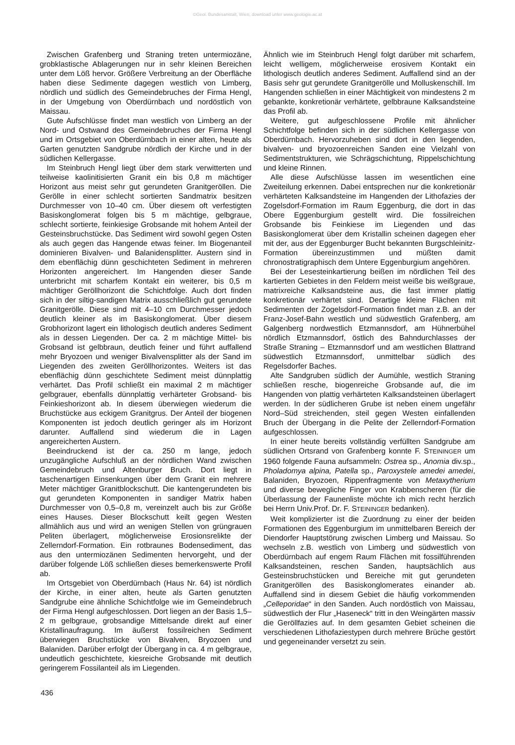©Geol. Bundesanstalt, Wien; download unter www.geologie.ac.at
Zwischen Grafenberg und Straning treten untermiozäne, grobklastische Ablagerungen nur in sehr kleinen Bereichen unter dem Löß hervor. Größere Verbreitung an der Oberfläche haben diese Sedimente dagegen westlich von Limberg, nördlich und südlich des Gemeindebruches der Firma Hengl, in der Umgebung von Oberdürnbach und nordöstlich von Maissau.
Gute Aufschlüsse findet man westlich von Limberg an der Nord- und Ostwand des Gemeindebruches der Firma Hengl und im Ortsgebiet von Oberdürnbach in einer alten, heute als Garten genutzten Sandgrube nördlich der Kirche und in der südlichen Kellergasse.
Im Steinbruch Hengl liegt über dem stark verwitterten und teilweise kaolinitisierten Granit ein bis 0,8 m mächtiger Horizont aus meist sehr gut gerundeten Granitgeröllen. Die Gerölle in einer schlecht sortierten Sandmatrix besitzen Durchmesser von 10–40 cm. Über diesem oft verfestigten Basiskonglomerat folgen bis 5 m mächtige, gelbgraue, schlecht sortierte, feinkiesige Grobsande mit hohem Anteil der Gesteinsbruchstücke. Das Sediment wird sowohl gegen Osten als auch gegen das Hangende etwas feiner. Im Biogenanteil dominieren Bivalven- und Balanidensplitter. Austern sind in dem ebenflächig dünn geschichteten Sediment in mehreren Horizonten angereichert. Im Hangenden dieser Sande unterbricht mit scharfem Kontakt ein weiterer, bis 0,5 m mächtiger Geröllhorizont die Schichtfolge. Auch dort finden sich in der siltig-sandigen Matrix ausschließlich gut gerundete Granitgerölle. Diese sind mit 4–10 cm Durchmesser jedoch deutlich kleiner als im Basiskonglomerat. Über diesem Grobhorizont lagert ein lithologisch deutlich anderes Sediment als in dessen Liegenden. Der ca. 2 m mächtige Mittel- bis Grobsand ist gelbbraun, deutlich feiner und führt auffallend mehr Bryozoen und weniger Bivalvensplitter als der Sand im Liegenden des zweiten Geröllhorizontes. Weiters ist das ebenflächig dünn geschichtete Sediment meist dünnplattig verhärtet. Das Profil schließt ein maximal 2 m mächtiger gelbgrauer, ebenfalls dünnplattig verhärteter Grobsand- bis Feinkieshorizont ab. In diesem überwiegen wiederum die Bruchstücke aus eckigem Granitgrus. Der Anteil der biogenen Komponenten ist jedoch deutlich geringer als im Horizont darunter. Auffallend sind wiederum die in Lagen angereicherten Austern.
Beeindruckend ist der ca. 250 m lange, jedoch unzugängliche Aufschluß an der nördlichen Wand zwischen Gemeindebruch und Altenburger Bruch. Dort liegt in taschenartigen Einsenkungen über dem Granit ein mehrere Meter mächtiger Granitblockschutt. Die kantengerundeten bis gut gerundeten Komponenten in sandiger Matrix haben Durchmesser von 0,5–0,8 m, vereinzelt auch bis zur Größe eines Hauses. Dieser Blockschutt keilt gegen Westen allmählich aus und wird an wenigen Stellen von grüngrauen Peliten überlagert, möglicherweise Erosionsrelikte der Zellerndorf-Formation. Ein rotbraunes Bodensediment, das aus den untermiozänen Sedimenten hervorgeht, und der darüber folgende Löß schließen dieses bemerkenswerte Profil ab.
Im Ortsgebiet von Oberdürnbach (Haus Nr. 64) ist nördlich der Kirche, in einer alten, heute als Garten genutzten Sandgrube eine ähnliche Schichtfolge wie im Gemeindebruch der Firma Hengl aufgeschlossen. Dort liegen an der Basis 1,5–2 m gelbgraue, grobsandige Mittelsande direkt auf einer Kristallinaufragung. Im äußerst fossilreichen Sediment überwiegen Bruchstücke von Bivalven, Bryozoen und Balaniden. Darüber erfolgt der Übergang in ca. 4 m gelbgraue, undeutlich geschichtete, kiesreiche Grobsande mit deutlich geringerem Fossilanteil als im Liegenden.
Ähnlich wie im Steinbruch Hengl folgt darüber mit scharfem, leicht welligem, möglicherweise erosivem Kontakt ein lithologisch deutlich anderes Sediment. Auffallend sind an der Basis sehr gut gerundete Granitgerölle und Molluskenschill. Im Hangenden schließen in einer Mächtigkeit von mindestens 2 m gebankte, konkretionär verhärtete, gelbbraune Kalksandsteine das Profil ab.
Weitere, gut aufgeschlossene Profile mit ähnlicher Schichtfolge befinden sich in der südlichen Kellergasse von Oberdürnbach. Hervorzuheben sind dort in den liegenden, bivalven- und bryozoenreichen Sanden eine Vielzahl von Sedimentstrukturen, wie Schrägschichtung, Rippelschichtung und kleine Rinnen.
Alle diese Aufschlüsse lassen im wesentlichen eine Zweiteilung erkennen. Dabei entsprechen nur die konkretionär verhärteten Kalksandsteine im Hangenden der Lithofazies der Zogelsdorf-Formation im Raum Eggenburg, die dort in das Obere Eggenburgium gestellt wird. Die fossilreichen Grobsande bis Feinkiese im Liegenden und das Basiskonglomerat über dem Kristallin scheinen dagegen eher mit der, aus der Eggenburger Bucht bekannten Burgschleinitz-Formation übereinzustimmen und müßten damit chronostratigraphisch dem Untere Eggenburgium angehören.
Bei der Lesesteinkartierung beißen im nördlichen Teil des kartierten Gebietes in den Feldern meist weiße bis weißgraue, matrixreiche Kalksandsteine aus, die fast immer plattig konkretionär verhärtet sind. Derartige kleine Flächen mit Sedimenten der Zogelsdorf-Formation findet man z.B. an der Franz-Josef-Bahn westlich und südwestlich Grafenberg, am Galgenberg nordwestlich Etzmannsdorf, am Hühnerbühel nördlich Etzmannsdorf, östlich des Bahndurchlasses der Straße Straning – Etzmannsdorf und am westlichen Blattrand südwestlich Etzmannsdorf, unmittelbar südlich des Regelsdorfer Baches.
Alte Sandgruben südlich der Aumühle, westlich Straning schließen resche, biogenreiche Grobsande auf, die im Hangenden von plattig verhärteten Kalksandsteinen überlagert werden. In der südlicheren Grube ist neben einem ungefähr Nord–Süd streichenden, steil gegen Westen einfallenden Bruch der Übergang in die Pelite der Zellerndorf-Formation aufgeschlossen.
In einer heute bereits vollständig verfüllten Sandgrube am südlichen Ortsrand von Grafenberg konnte F. STEININGER um 1960 folgende Fauna aufsammeln: Ostrea sp., Anomia div.sp., Pholadomya alpina, Patella sp., Paroxystele amedei amedei, Balaniden, Bryozoen, Rippenfragmente von Metaxytherium und diverse bewegliche Finger von Krabbenscheren (für die Überlassung der Faunenliste möchte ich mich recht herzlich bei Herrn Univ.Prof. Dr. F. STEININGER bedanken).
Weit komplizierter ist die Zuordnung zu einer der beiden Formationen des Eggenburgium im unmittelbaren Bereich der Diendorfer Hauptstörung zwischen Limberg und Maissau. So wechseln z.B. westlich von Limberg und südwestlich von Oberdürnbach auf engem Raum Flächen mit fossilführenden Kalksandsteinen, reschen Sanden, hauptsächlich aus Gesteinsbruchstücken und Bereiche mit gut gerundeten Granitgeröllen des Basiskonglomerates einander ab. Auffallend sind in diesem Gebiet die häufig vorkommenden „Celleporidae“ in den Sanden. Auch nordöstlich von Maissau, südwestlich der Flur „Haseneck“ tritt in den Weingärten massiv die Geröllfazies auf. In dem gesamten Gebiet scheinen die verschiedenen Lithofaziestypen durch mehrere Brüche gestört und gegeneinander versetzt zu sein.
436